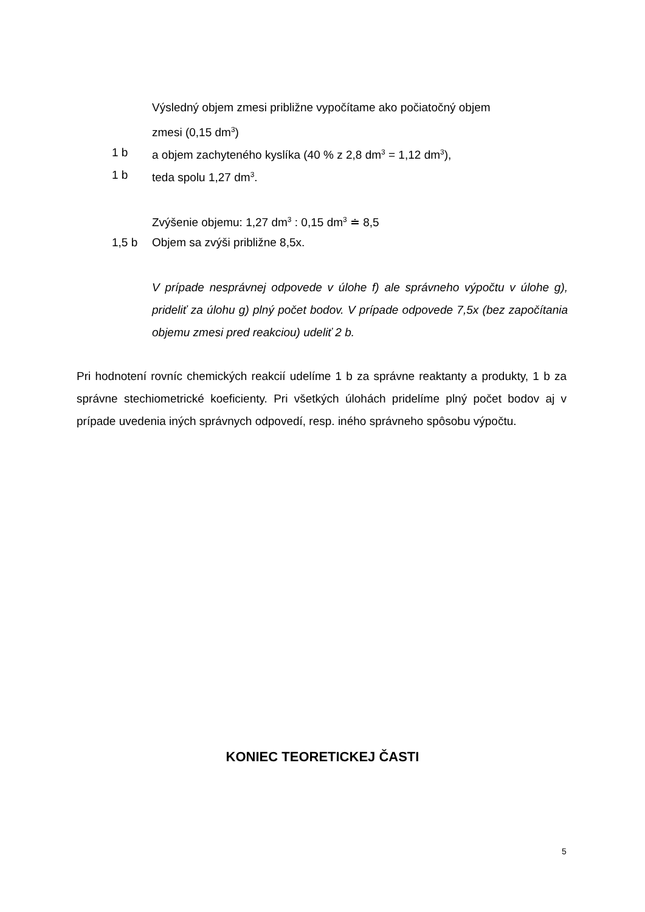Výsledný objem zmesi približne vypočítame ako počiatočný objem
zmesi (0,15 dm<sup>3</sup>)
1 b a objem zachyteného kyslíka (40 % z 2,8 dm<sup>3</sup> = 1,12 dm<sup>3</sup>),
1 b teda spolu 1,27 dm<sup>3</sup>.
Zvýšenie objemu: 1,27 dm<sup>3</sup> : 0,15 dm<sup>3</sup> ≐ 8,5
1,5 b Objem sa zvýši približne 8,5x.
V prípade nesprávnej odpovede v úlohe f) ale správneho výpočtu v úlohe g), prideliť za úlohu g) plný počet bodov. V prípade odpovede 7,5x (bez započítania objemu zmesi pred reakciou) udeliť 2 b.
Pri hodnotení rovníc chemických reakcií udelíme 1 b za správne reaktanty a produkty, 1 b za správne stechiometrické koeficienty. Pri všetkých úlohách pridelíme plný počet bodov aj v prípade uvedenia iných správnych odpovedí, resp. iného správneho spôsobu výpočtu.
KONIEC TEORETICKEJ ČASTI
5